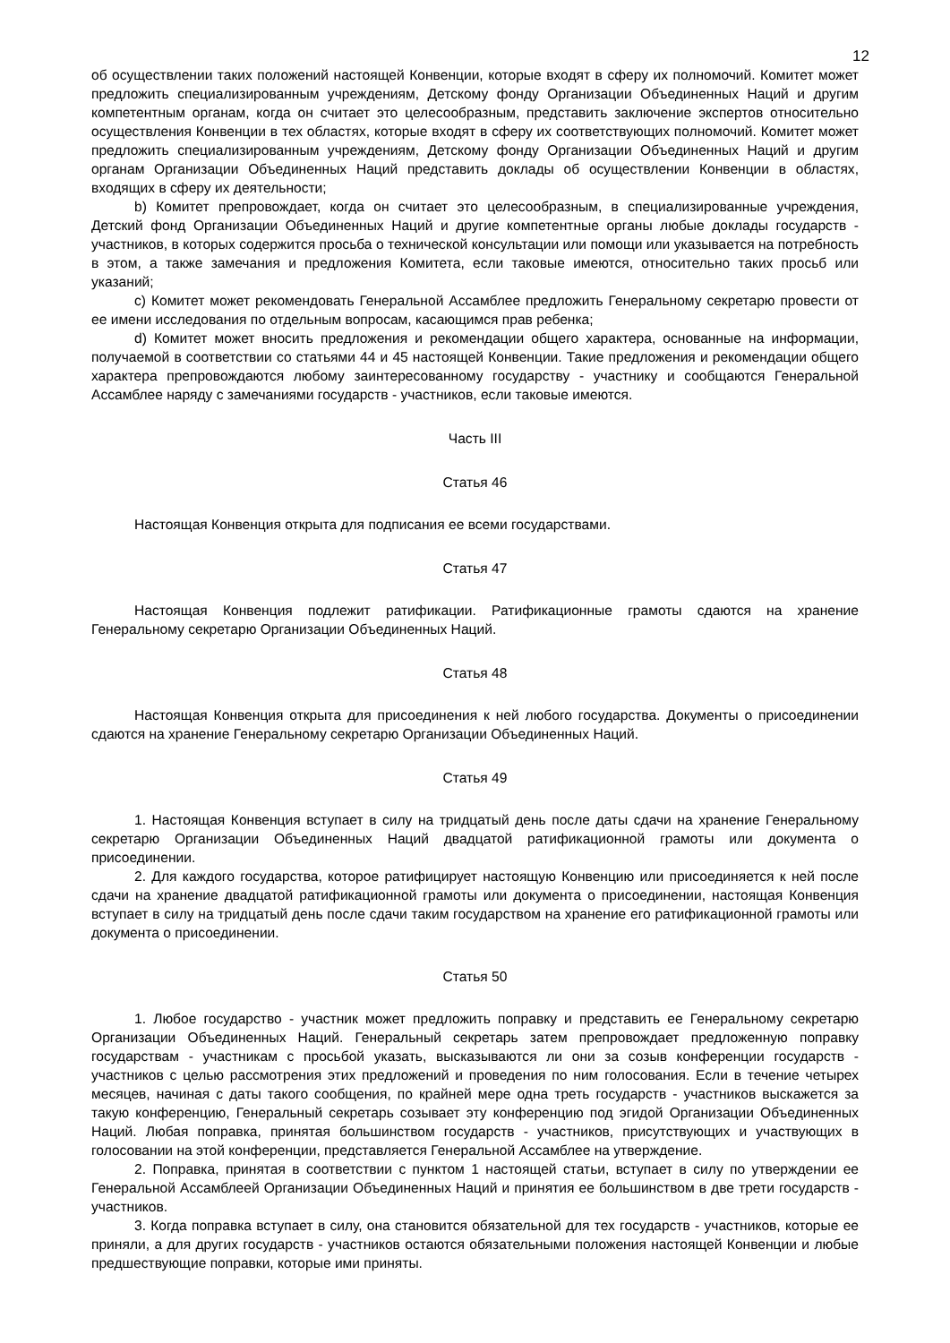12
об осуществлении таких положений настоящей Конвенции, которые входят в сферу их полномочий. Комитет может предложить специализированным учреждениям, Детскому фонду Организации Объединенных Наций и другим компетентным органам, когда он считает это целесообразным, представить заключение экспертов относительно осуществления Конвенции в тех областях, которые входят в сферу их соответствующих полномочий. Комитет может предложить специализированным учреждениям, Детскому фонду Организации Объединенных Наций и другим органам Организации Объединенных Наций представить доклады об осуществлении Конвенции в областях, входящих в сферу их деятельности;
b) Комитет препровождает, когда он считает это целесообразным, в специализированные учреждения, Детский фонд Организации Объединенных Наций и другие компетентные органы любые доклады государств - участников, в которых содержится просьба о технической консультации или помощи или указывается на потребность в этом, а также замечания и предложения Комитета, если таковые имеются, относительно таких просьб или указаний;
c) Комитет может рекомендовать Генеральной Ассамблее предложить Генеральному секретарю провести от ее имени исследования по отдельным вопросам, касающимся прав ребенка;
d) Комитет может вносить предложения и рекомендации общего характера, основанные на информации, получаемой в соответствии со статьями 44 и 45 настоящей Конвенции. Такие предложения и рекомендации общего характера препровождаются любому заинтересованному государству - участнику и сообщаются Генеральной Ассамблее наряду с замечаниями государств - участников, если таковые имеются.
Часть III
Статья 46
Настоящая Конвенция открыта для подписания ее всеми государствами.
Статья 47
Настоящая Конвенция подлежит ратификации. Ратификационные грамоты сдаются на хранение Генеральному секретарю Организации Объединенных Наций.
Статья 48
Настоящая Конвенция открыта для присоединения к ней любого государства. Документы о присоединении сдаются на хранение Генеральному секретарю Организации Объединенных Наций.
Статья 49
1. Настоящая Конвенция вступает в силу на тридцатый день после даты сдачи на хранение Генеральному секретарю Организации Объединенных Наций двадцатой ратификационной грамоты или документа о присоединении.
2. Для каждого государства, которое ратифицирует настоящую Конвенцию или присоединяется к ней после сдачи на хранение двадцатой ратификационной грамоты или документа о присоединении, настоящая Конвенция вступает в силу на тридцатый день после сдачи таким государством на хранение его ратификационной грамоты или документа о присоединении.
Статья 50
1. Любое государство - участник может предложить поправку и представить ее Генеральному секретарю Организации Объединенных Наций. Генеральный секретарь затем препровождает предложенную поправку государствам - участникам с просьбой указать, высказываются ли они за созыв конференции государств - участников с целью рассмотрения этих предложений и проведения по ним голосования. Если в течение четырех месяцев, начиная с даты такого сообщения, по крайней мере одна треть государств - участников выскажется за такую конференцию, Генеральный секретарь созывает эту конференцию под эгидой Организации Объединенных Наций. Любая поправка, принятая большинством государств - участников, присутствующих и участвующих в голосовании на этой конференции, представляется Генеральной Ассамблее на утверждение.
2. Поправка, принятая в соответствии с пунктом 1 настоящей статьи, вступает в силу по утверждении ее Генеральной Ассамблеей Организации Объединенных Наций и принятия ее большинством в две трети государств - участников.
3. Когда поправка вступает в силу, она становится обязательной для тех государств - участников, которые ее приняли, а для других государств - участников остаются обязательными положения настоящей Конвенции и любые предшествующие поправки, которые ими приняты.